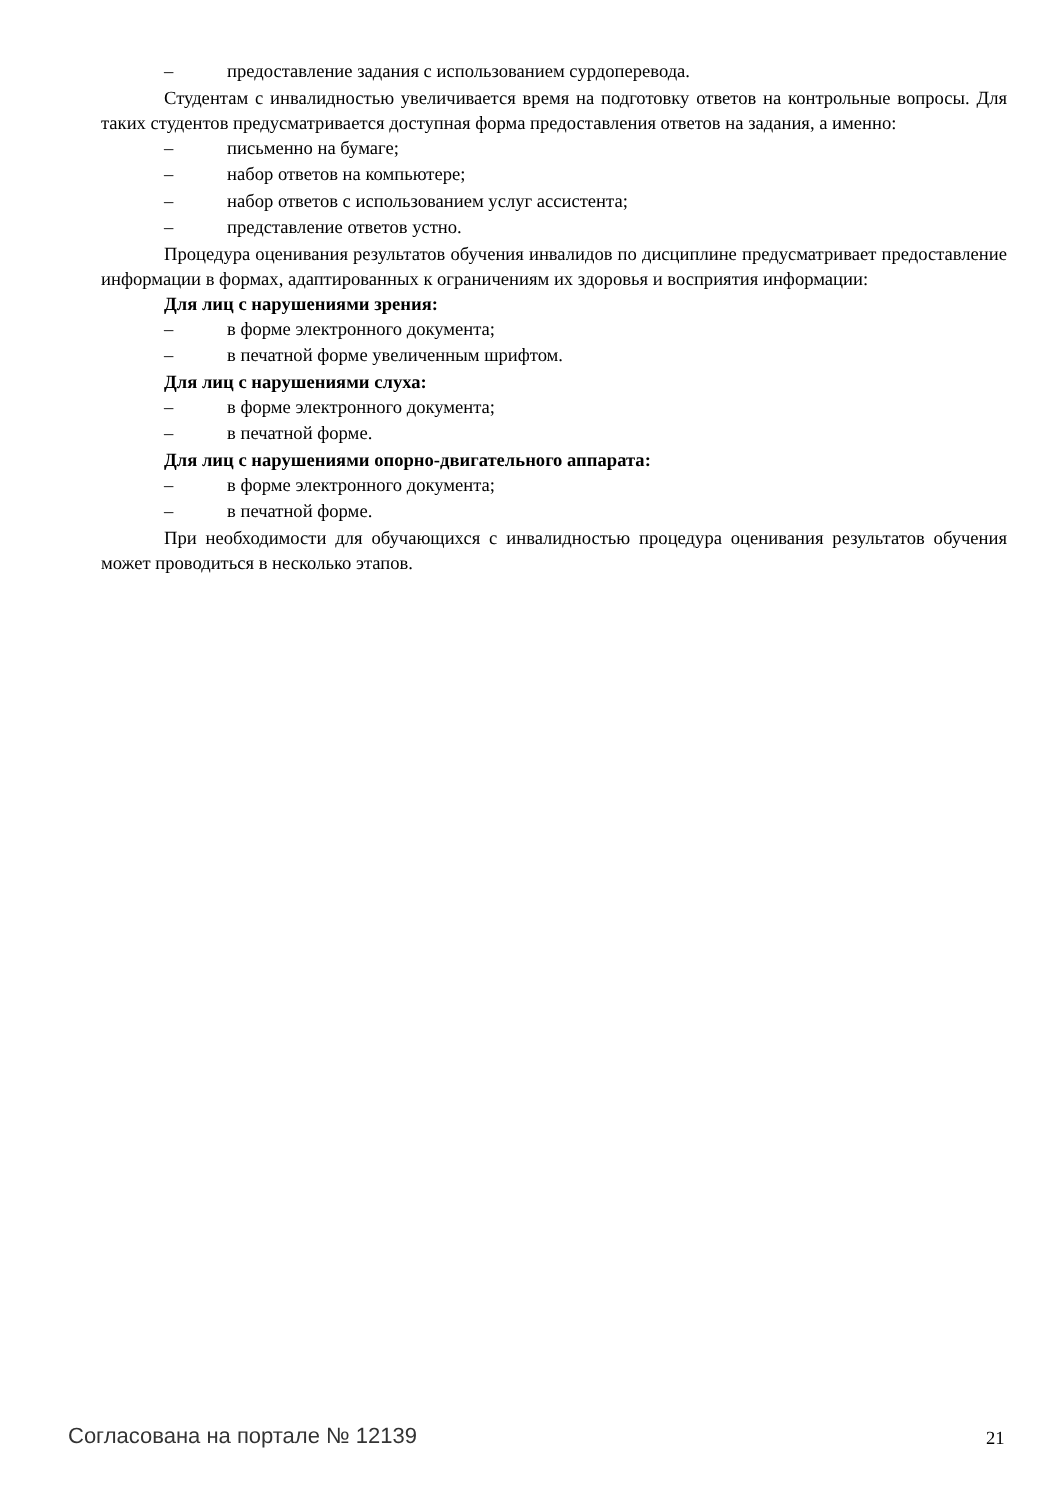– предоставление задания с использованием сурдоперевода.
Студентам с инвалидностью увеличивается время на подготовку ответов на контрольные вопросы. Для таких студентов предусматривается доступная форма предоставления ответов на задания, а именно:
– письменно на бумаге;
– набор ответов на компьютере;
– набор ответов с использованием услуг ассистента;
– представление ответов устно.
Процедура оценивания результатов обучения инвалидов по дисциплине предусматривает предоставление информации в формах, адаптированных к ограничениям их здоровья и восприятия информации:
Для лиц с нарушениями зрения:
– в форме электронного документа;
– в печатной форме увеличенным шрифтом.
Для лиц с нарушениями слуха:
– в форме электронного документа;
– в печатной форме.
Для лиц с нарушениями опорно-двигательного аппарата:
– в форме электронного документа;
– в печатной форме.
При необходимости для обучающихся с инвалидностью процедура оценивания результатов обучения может проводиться в несколько этапов.
Согласована на портале № 12139 21